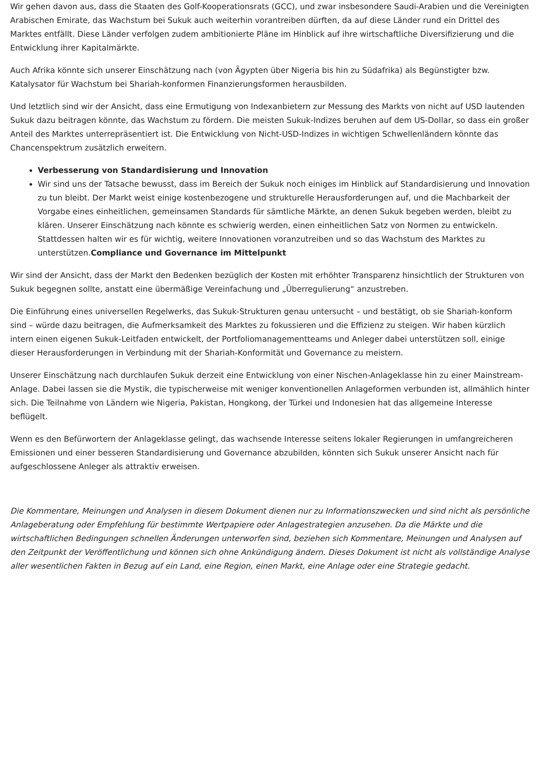Wir gehen davon aus, dass die Staaten des Golf-Kooperationsrats (GCC), und zwar insbesondere Saudi-Arabien und die Vereinigten Arabischen Emirate, das Wachstum bei Sukuk auch weiterhin vorantreiben dürften, da auf diese Länder rund ein Drittel des Marktes entfällt. Diese Länder verfolgen zudem ambitionierte Pläne im Hinblick auf ihre wirtschaftliche Diversifizierung und die Entwicklung ihrer Kapitalmärkte.
Auch Afrika könnte sich unserer Einschätzung nach (von Ägypten über Nigeria bis hin zu Südafrika) als Begünstigter bzw. Katalysator für Wachstum bei Shariah-konformen Finanzierungsformen herausbilden.
Und letztlich sind wir der Ansicht, dass eine Ermutigung von Indexanbietern zur Messung des Markts von nicht auf USD lautenden Sukuk dazu beitragen könnte, das Wachstum zu fördern. Die meisten Sukuk-Indizes beruhen auf dem US-Dollar, so dass ein großer Anteil des Marktes unterrepräsentiert ist. Die Entwicklung von Nicht-USD-Indizes in wichtigen Schwellenländern könnte das Chancenspektrum zusätzlich erweitern.
Verbesserung von Standardisierung und Innovation
Wir sind uns der Tatsache bewusst, dass im Bereich der Sukuk noch einiges im Hinblick auf Standardisierung und Innovation zu tun bleibt. Der Markt weist einige kostenbezogene und strukturelle Herausforderungen auf, und die Machbarkeit der Vorgabe eines einheitlichen, gemeinsamen Standards für sämtliche Märkte, an denen Sukuk begeben werden, bleibt zu klären. Unserer Einschätzung nach könnte es schwierig werden, einen einheitlichen Satz von Normen zu entwickeln. Stattdessen halten wir es für wichtig, weitere Innovationen voranzutreiben und so das Wachstum des Marktes zu unterstützen.Compliance und Governance im Mittelpunkt
Wir sind der Ansicht, dass der Markt den Bedenken bezüglich der Kosten mit erhöhter Transparenz hinsichtlich der Strukturen von Sukuk begegnen sollte, anstatt eine übermäßige Vereinfachung und „Überregulierung“ anzustreben.
Die Einführung eines universellen Regelwerks, das Sukuk-Strukturen genau untersucht – und bestätigt, ob sie Shariah-konform sind – würde dazu beitragen, die Aufmerksamkeit des Marktes zu fokussieren und die Effizienz zu steigen. Wir haben kürzlich intern einen eigenen Sukuk-Leitfaden entwickelt, der Portfoliomanagementteams und Anleger dabei unterstützen soll, einige dieser Herausforderungen in Verbindung mit der Shariah-Konformität und Governance zu meistern.
Unserer Einschätzung nach durchlaufen Sukuk derzeit eine Entwicklung von einer Nischen-Anlageklasse hin zu einer Mainstream-Anlage. Dabei lassen sie die Mystik, die typischerweise mit weniger konventionellen Anlageformen verbunden ist, allmählich hinter sich. Die Teilnahme von Ländern wie Nigeria, Pakistan, Hongkong, der Türkei und Indonesien hat das allgemeine Interesse beflügelt.
Wenn es den Befürwortern der Anlageklasse gelingt, das wachsende Interesse seitens lokaler Regierungen in umfangreicheren Emissionen und einer besseren Standardisierung und Governance abzubilden, könnten sich Sukuk unserer Ansicht nach für aufgeschlossene Anleger als attraktiv erweisen.
Die Kommentare, Meinungen und Analysen in diesem Dokument dienen nur zu Informationszwecken und sind nicht als persönliche Anlageberatung oder Empfehlung für bestimmte Wertpapiere oder Anlagestrategien anzusehen. Da die Märkte und die wirtschaftlichen Bedingungen schnellen Änderungen unterworfen sind, beziehen sich Kommentare, Meinungen und Analysen auf den Zeitpunkt der Veröffentlichung und können sich ohne Ankündigung ändern. Dieses Dokument ist nicht als vollständige Analyse aller wesentlichen Fakten in Bezug auf ein Land, eine Region, einen Markt, eine Anlage oder eine Strategie gedacht.